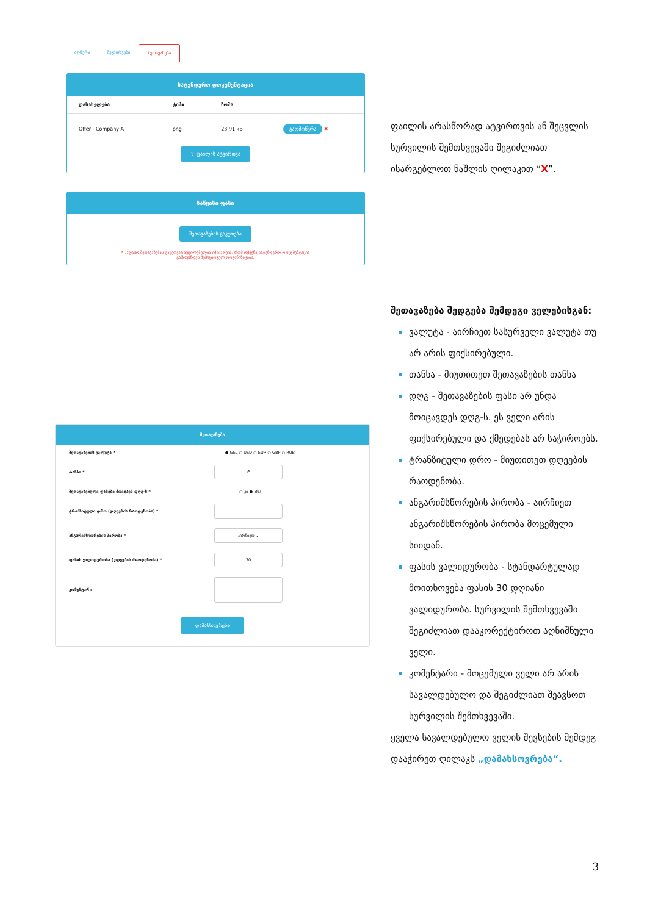აღწერა შეკითხვები შეთავაზება
სატენდერო დოკუმენტაცია
| დასახელება | ტიპი | ზომა | |
| --- | --- | --- | --- |
| Offer - Company A | png | 23.91 kB | გადმოწერა ✖ |
⇧ ფაილის ატვირთვა
საწყისი ფასი
შეთავაზების გაკეთება
* საფასო შეთავაზების გაკეთება აუცილებელია იმისათვის, რომ თქვენი სატენდერო დოკუმენტაცია გამოუჩნდეს შემსყიდველ ორგანიზაციას.
შეთავაზება
შეთავაზების ვალუტა * ● GEL ○ USD ○ EUR ○ GBP ○ RUB
თანხა *
₾
შეთავაზებული ფასები მოიცავს დღგ-ს *
○ კი ● არა
ტრანზიტული დრო (დღეების რაოდენობა) *
ანგარიშსწორების პირობა *
აირჩიეთ ⌄
ფასის ვალიდურობა (დღეების რაოდენობა) *
30
კომენტარი
დამახსოვრება
ფაილის არასწორად ატვირთვის ან შეცვლის სურვილის შემთხვევაში შეგიძლიათ ისარგებლოთ წაშლის ღილაკით “X”.
შეთავაზება შედგება შემდეგი ველებისგან:
ვალუტა - აირჩიეთ სასურველი ვალუტა თუ არ არის ფიქსირებული.
თანხა - მიუთითეთ შეთავაზების თანხა
დღგ - შეთავაზების ფასი არ უნდა მოიცავდეს დღგ-ს. ეს ველი არის ფიქსირებული და ქმედებას არ საჭიროებს.
ტრანზიტული დრო - მიუთითეთ დღეების რაოდენობა.
ანგარიშსწორების პირობა - აირჩიეთ ანგარიშსწორების პირობა მოცემული სიიდან.
ფასის ვალიდურობა - სტანდარტულად მოითხოვება ფასის 30 დღიანი ვალიდურობა. სურვილის შემთხვევაში შეგიძლიათ დააკორექტიროთ აღნიშნული ველი.
კომენტარი - მოცემული ველი არ არის სავალდებულო და შეგიძლიათ შეავსოთ სურვილის შემთხვევაში.
ყველა სავალდებულო ველის შევსების შემდეგ დააჭირეთ ღილაკს „დამახსოვრება“.
3